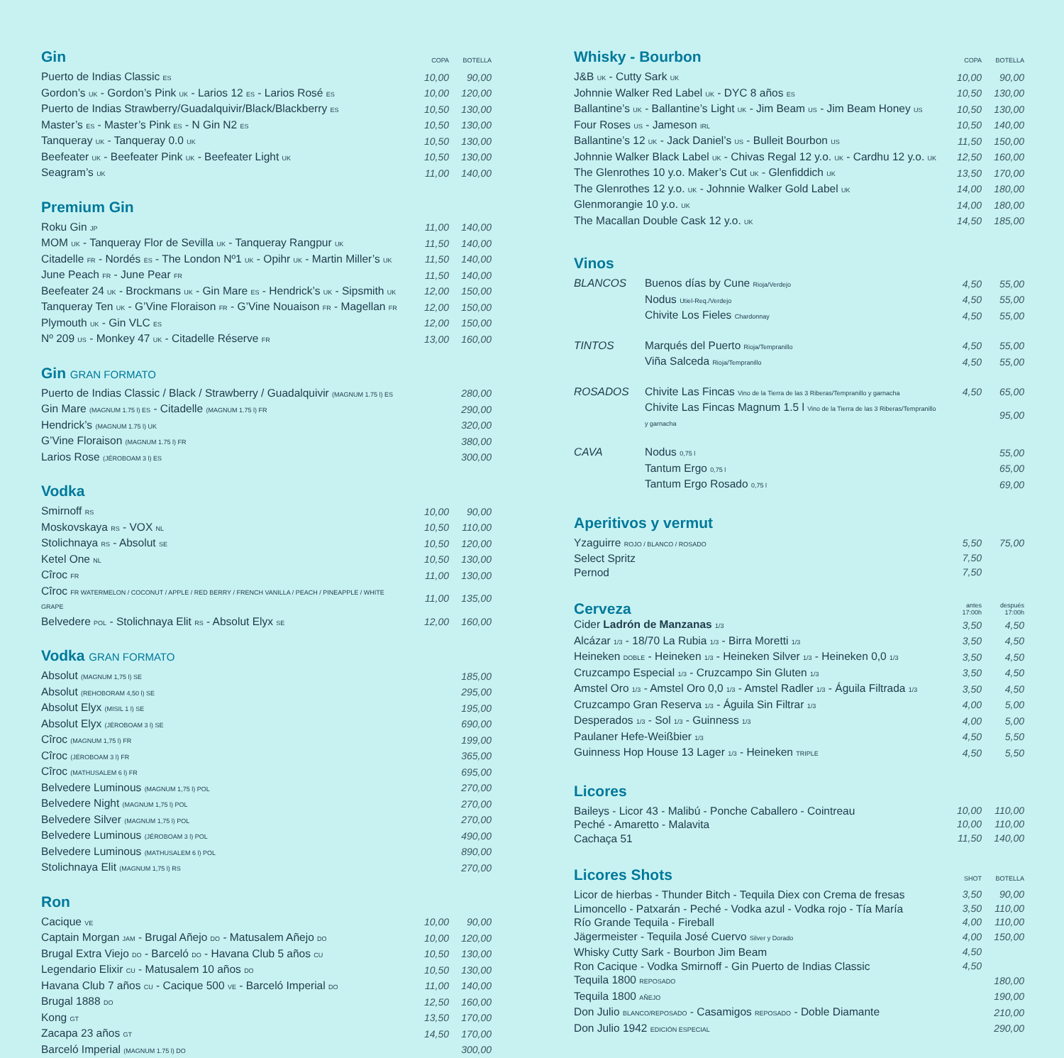Gin
COPA BOTELLA
| Puerto de Indias Classic ES | 10,00 | 90,00 |
| Gordon’s UK - Gordon’s Pink UK - Larios 12 ES - Larios Rosé ES | 10,00 | 120,00 |
| Puerto de Indias Strawberry/Guadalquivir/Black/Blackberry ES | 10,50 | 130,00 |
| Master’s ES - Master’s Pink ES - N Gin N2 ES | 10,50 | 130,00 |
| Tanqueray UK - Tanqueray 0.0 UK | 10,50 | 130,00 |
| Beefeater UK - Beefeater Pink UK - Beefeater Light UK | 10,50 | 130,00 |
| Seagram’s UK | 11,00 | 140,00 |
Premium Gin
| Roku Gin JP | 11,00 | 140,00 |
| MOM UK - Tanqueray Flor de Sevilla UK - Tanqueray Rangpur UK | 11,50 | 140,00 |
| Citadelle FR - Nordés ES - The London Nº1 UK - Opihr UK - Martin Miller’s UK | 11,50 | 140,00 |
| June Peach FR - June Pear FR | 11,50 | 140,00 |
| Beefeater 24 UK - Brockmans UK - Gin Mare ES - Hendrick’s UK - Sipsmith UK | 12,00 | 150,00 |
| Tanqueray Ten UK - G’Vine Floraison FR - G’Vine Nouaison FR - Magellan FR | 12,00 | 150,00 |
| Plymouth UK - Gin VLC ES | 12,00 | 150,00 |
| Nº 209 US - Monkey 47 UK - Citadelle Réserve FR | 13,00 | 160,00 |
Gin GRAN FORMATO
| Puerto de Indias Classic / Black / Strawberry / Guadalquivir (MAGNUM 1.75 l) ES | | 280,00 |
| Gin Mare (MAGNUM 1.75 l) ES - Citadelle (MAGNUM 1.75 l) FR | | 290,00 |
| Hendrick’s (MAGNUM 1.75 l) UK | | 320,00 |
| G’Vine Floraison (MAGNUM 1.75 l) FR | | 380,00 |
| Larios Rose (JÉROBOAM 3 l) ES | | 300,00 |
Vodka
| Smirnoff RS | 10,00 | 90,00 |
| Moskovskaya RS - VOX NL | 10,50 | 110,00 |
| Stolichnaya RS - Absolut SE | 10,50 | 120,00 |
| Ketel One NL | 10,50 | 130,00 |
| Cîroc FR | 11,00 | 130,00 |
| Cîroc FR WATERMELON / COCONUT / APPLE / RED BERRY / FRENCH VANILLA / PEACH / PINEAPPLE / WHITE GRAPE | 11,00 | 135,00 |
| Belvedere POL - Stolichnaya Elit RS - Absolut Elyx SE | 12,00 | 160,00 |
Vodka GRAN FORMATO
| Absolut (MAGNUM 1,75 l) SE | | 185,00 |
| Absolut (REHOBORAM 4,50 l) SE | | 295,00 |
| Absolut Elyx (MISIL 1 l) SE | | 195,00 |
| Absolut Elyx (JÉROBOAM 3 l) SE | | 690,00 |
| Cîroc (MAGNUM 1,75 l) FR | | 199,00 |
| Cîroc (JÉROBOAM 3 l) FR | | 365,00 |
| Cîroc (MATHUSALEM 6 l) FR | | 695,00 |
| Belvedere Luminous (MAGNUM 1,75 l) POL | | 270,00 |
| Belvedere Night (MAGNUM 1,75 l) POL | | 270,00 |
| Belvedere Silver (MAGNUM 1,75 l) POL | | 270,00 |
| Belvedere Luminous (JÉROBOAM 3 l) POL | | 490,00 |
| Belvedere Luminous (MATHUSALEM 6 l) POL | | 890,00 |
| Stolichnaya Elit (MAGNUM 1,75 l) RS | | 270,00 |
Ron
| Cacique VE | 10,00 | 90,00 |
| Captain Morgan JAM - Brugal Añejo DO - Matusalem Añejo DO | 10,00 | 120,00 |
| Brugal Extra Viejo DO - Barceló DO - Havana Club 5 años CU | 10,50 | 130,00 |
| Legendario Elixir CU - Matusalem 10 años DO | 10,50 | 130,00 |
| Havana Club 7 años CU - Cacique 500 VE - Barceló Imperial DO | 11,00 | 140,00 |
| Brugal 1888 DO | 12,50 | 160,00 |
| Kong GT | 13,50 | 170,00 |
| Zacapa 23 años GT | 14,50 | 170,00 |
| Barceló Imperial (MAGNUM 1.75 l) DO | | 300,00 |
Whisky - Bourbon
COPA BOTELLA
| J&B UK - Cutty Sark UK | 10,00 | 90,00 |
| Johnnie Walker Red Label UK - DYC 8 años ES | 10,50 | 130,00 |
| Ballantine’s UK - Ballantine’s Light UK - Jim Beam US - Jim Beam Honey US | 10,50 | 130,00 |
| Four Roses US - Jameson IRL | 10,50 | 140,00 |
| Ballantine’s 12 UK - Jack Daniel’s US - Bulleit Bourbon US | 11,50 | 150,00 |
| Johnnie Walker Black Label UK - Chivas Regal 12 y.o. UK - Cardhu 12 y.o. UK | 12,50 | 160,00 |
| The Glenrothes 10 y.o. Maker’s Cut UK - Glenfiddich UK | 13,50 | 170,00 |
| The Glenrothes 12 y.o. UK - Johnnie Walker Gold Label UK | 14,00 | 180,00 |
| Glenmorangie 10 y.o. UK | 14,00 | 180,00 |
| The Macallan Double Cask 12 y.o. UK | 14,50 | 185,00 |
Vinos
| BLANCOS | Buenos días by Cune Rioja/Verdejo | 4,50 | 55,00 |
| | Nodus Utiel-Req./Verdejo | 4,50 | 55,00 |
| | Chivite Los Fieles Chardonnay | 4,50 | 55,00 |
| TINTOS | Marqués del Puerto Rioja/Tempranillo | 4,50 | 55,00 |
| | Viña Salceda Rioja/Tempranillo | 4,50 | 55,00 |
| ROSADOS | Chivite Las Fincas Vino de la Tierra de las 3 Riberas/Tempranillo y garnacha | 4,50 | 65,00 |
| | Chivite Las Fincas Magnum 1.5 l Vino de la Tierra de las 3 Riberas/Tempranillo y garnacha | | 95,00 |
| CAVA | Nodus 0,75 l | | 55,00 |
| | Tantum Ergo 0,75 l | | 65,00 |
| | Tantum Ergo Rosado 0,75 l | | 69,00 |
Aperitivos y vermut
| Yzaguirre ROJO / BLANCO / ROSADO | 5,50 | 75,00 |
| Select Spritz | 7,50 | |
| Pernod | 7,50 | |
Cerveza
antes
17:00h después
17:00h
| Cider Ladrón de Manzanas 1/3 | 3,50 | 4,50 |
| Alcázar 1/3 - 18/70 La Rubia 1/3 - Birra Moretti 1/3 | 3,50 | 4,50 |
| Heineken DOBLE - Heineken 1/3 - Heineken Silver 1/3 - Heineken 0,0 1/3 | 3,50 | 4,50 |
| Cruzcampo Especial 1/3 - Cruzcampo Sin Gluten 1/3 | 3,50 | 4,50 |
| Amstel Oro 1/3 - Amstel Oro 0,0 1/3 - Amstel Radler 1/3 - Águila Filtrada 1/3 | 3,50 | 4,50 |
| Cruzcampo Gran Reserva 1/3 - Águila Sin Filtrar 1/3 | 4,00 | 5,00 |
| Desperados 1/3 - Sol 1/3 - Guinness 1/3 | 4,00 | 5,00 |
| Paulaner Hefe-Weißbier 1/3 | 4,50 | 5,50 |
| Guinness Hop House 13 Lager 1/3 - Heineken TRIPLE | 4,50 | 5,50 |
Licores
| Baileys - Licor 43 - Malibú - Ponche Caballero - Cointreau | 10,00 | 110,00 |
| Peché - Amaretto - Malavita | 10,00 | 110,00 |
| Cachaça 51 | 11,50 | 140,00 |
Licores Shots
SHOT BOTELLA
| Licor de hierbas - Thunder Bitch - Tequila Diex con Crema de fresas | 3,50 | 90,00 |
| Limoncello - Patxarán - Peché - Vodka azul - Vodka rojo - Tía María | 3,50 | 110,00 |
| Río Grande Tequila - Fireball | 4,00 | 110,00 |
| Jägermeister - Tequila José Cuervo Silver y Dorado | 4,00 | 150,00 |
| Whisky Cutty Sark - Bourbon Jim Beam | 4,50 | |
| Ron Cacique - Vodka Smirnoff - Gin Puerto de Indias Classic | 4,50 | |
| Tequila 1800 REPOSADO | | 180,00 |
| Tequila 1800 AÑEJO | | 190,00 |
| Don Julio BLANCO/REPOSADO - Casamigos REPOSADO - Doble Diamante | | 210,00 |
| Don Julio 1942 EDICIÓN ESPECIAL | | 290,00 |